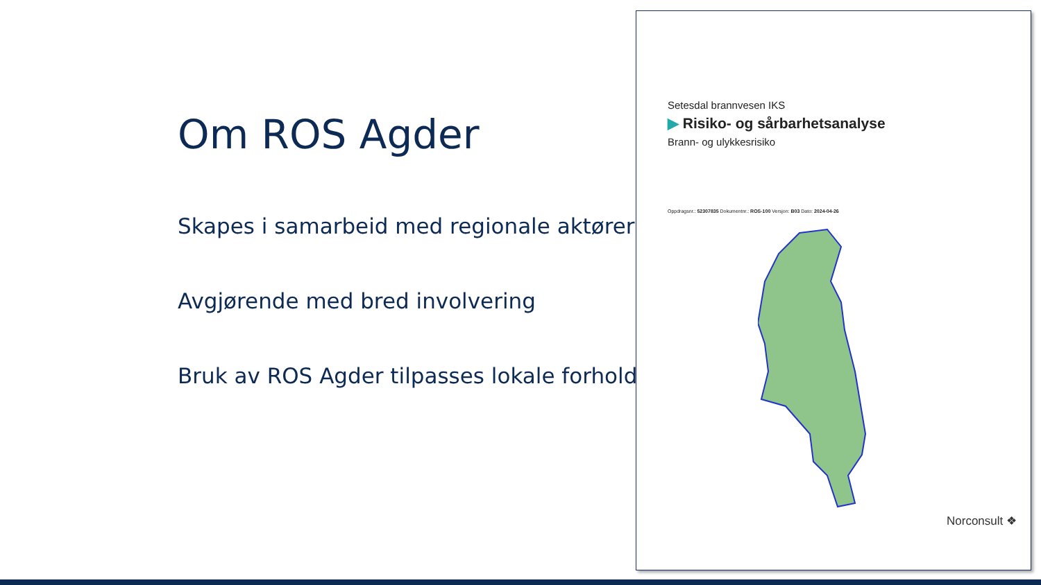Om ROS Agder
Skapes i samarbeid med regionale aktører
Avgjørende med bred involvering
Bruk av ROS Agder tilpasses lokale forhold
Setesdal brannvesen IKS
▶ Risiko- og sårbarhetsanalyse
Brann- og ulykkesrisiko
Oppdragsnr.: 52307835 Dokumentnr.: ROS-100 Versjon: B03 Dato: 2024-04-26
Norconsult ❖